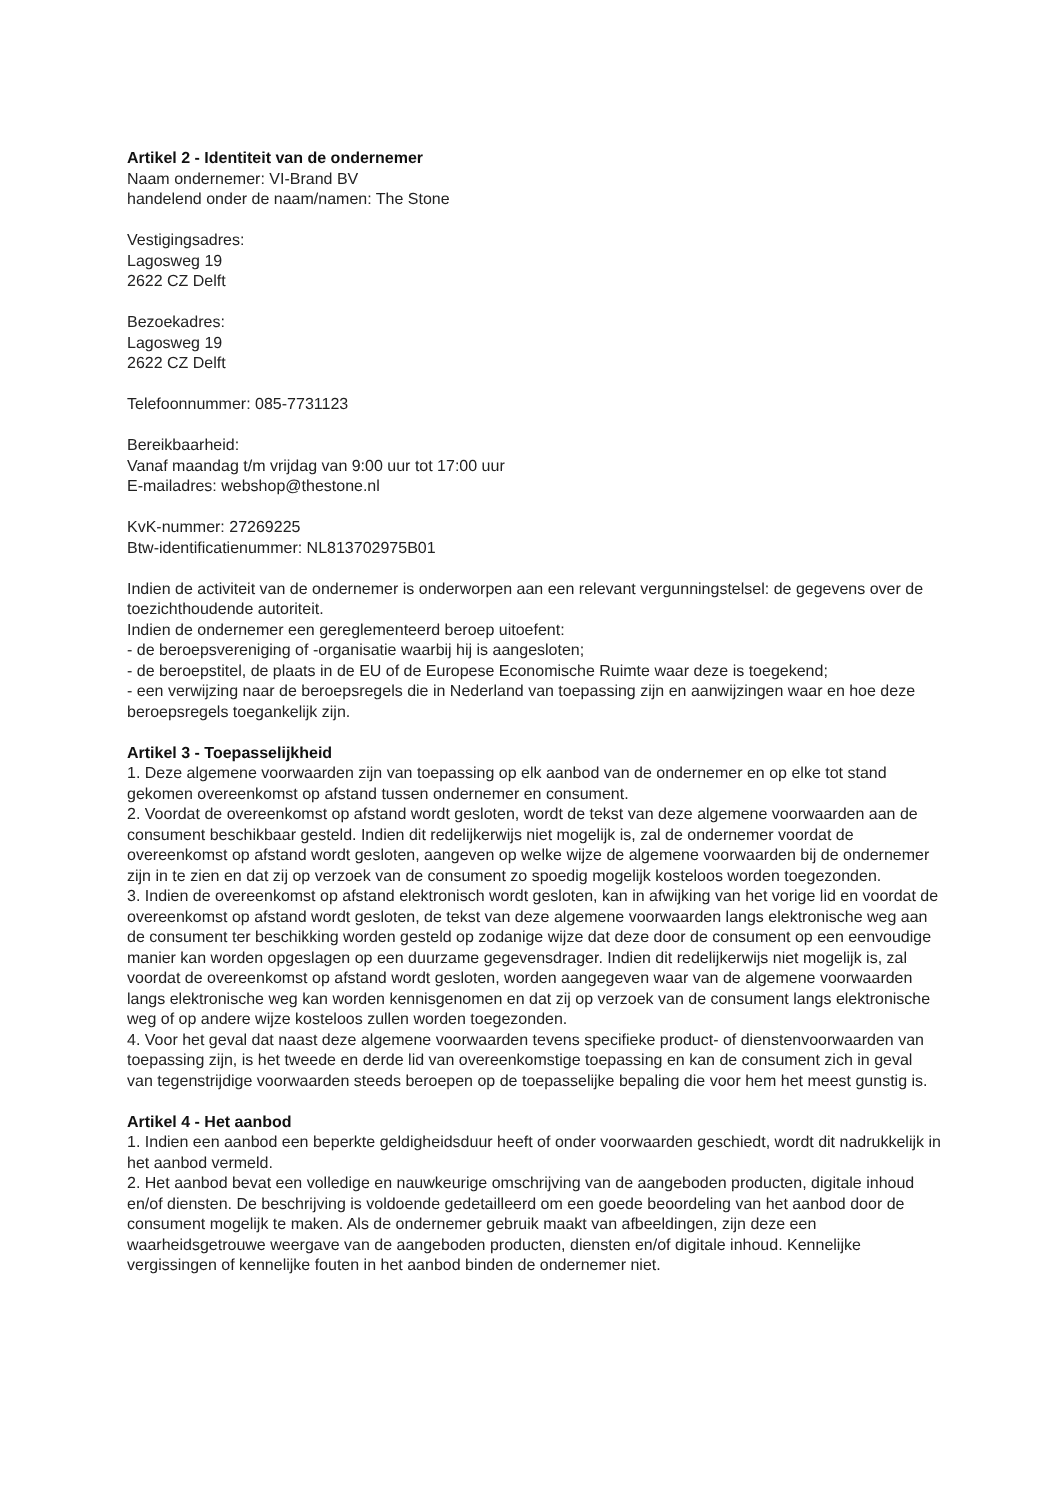Artikel 2 - Identiteit van de ondernemer
Naam ondernemer: VI-Brand BV
handelend onder de naam/namen: The Stone
Vestigingsadres:
Lagosweg 19
2622 CZ Delft
Bezoekadres:
Lagosweg 19
2622 CZ Delft
Telefoonnummer: 085-7731123
Bereikbaarheid:
Vanaf maandag t/m vrijdag van 9:00 uur tot 17:00 uur
E-mailadres: webshop@thestone.nl
KvK-nummer: 27269225
Btw-identificatienummer: NL813702975B01
Indien de activiteit van de ondernemer is onderworpen aan een relevant vergunningstelsel: de gegevens over de toezichthoudende autoriteit.
Indien de ondernemer een gereglementeerd beroep uitoefent:
- de beroepsvereniging of -organisatie waarbij hij is aangesloten;
- de beroepstitel, de plaats in de EU of de Europese Economische Ruimte waar deze is toegekend;
- een verwijzing naar de beroepsregels die in Nederland van toepassing zijn en aanwijzingen waar en hoe deze beroepsregels toegankelijk zijn.
Artikel 3 - Toepasselijkheid
1. Deze algemene voorwaarden zijn van toepassing op elk aanbod van de ondernemer en op elke tot stand gekomen overeenkomst op afstand tussen ondernemer en consument.
2. Voordat de overeenkomst op afstand wordt gesloten, wordt de tekst van deze algemene voorwaarden aan de consument beschikbaar gesteld. Indien dit redelijkerwijs niet mogelijk is, zal de ondernemer voordat de overeenkomst op afstand wordt gesloten, aangeven op welke wijze de algemene voorwaarden bij de ondernemer zijn in te zien en dat zij op verzoek van de consument zo spoedig mogelijk kosteloos worden toegezonden.
3. Indien de overeenkomst op afstand elektronisch wordt gesloten, kan in afwijking van het vorige lid en voordat de overeenkomst op afstand wordt gesloten, de tekst van deze algemene voorwaarden langs elektronische weg aan de consument ter beschikking worden gesteld op zodanige wijze dat deze door de consument op een eenvoudige manier kan worden opgeslagen op een duurzame gegevensdrager. Indien dit redelijkerwijs niet mogelijk is, zal voordat de overeenkomst op afstand wordt gesloten, worden aangegeven waar van de algemene voorwaarden langs elektronische weg kan worden kennisgenomen en dat zij op verzoek van de consument langs elektronische weg of op andere wijze kosteloos zullen worden toegezonden.
4. Voor het geval dat naast deze algemene voorwaarden tevens specifieke product- of dienstenvoorwaarden van toepassing zijn, is het tweede en derde lid van overeenkomstige toepassing en kan de consument zich in geval van tegenstrijdige voorwaarden steeds beroepen op de toepasselijke bepaling die voor hem het meest gunstig is.
Artikel 4 - Het aanbod
1. Indien een aanbod een beperkte geldigheidsduur heeft of onder voorwaarden geschiedt, wordt dit nadrukkelijk in het aanbod vermeld.
2. Het aanbod bevat een volledige en nauwkeurige omschrijving van de aangeboden producten, digitale inhoud en/of diensten. De beschrijving is voldoende gedetailleerd om een goede beoordeling van het aanbod door de consument mogelijk te maken. Als de ondernemer gebruik maakt van afbeeldingen, zijn deze een waarheidsgetrouwe weergave van de aangeboden producten, diensten en/of digitale inhoud. Kennelijke vergissingen of kennelijke fouten in het aanbod binden de ondernemer niet.